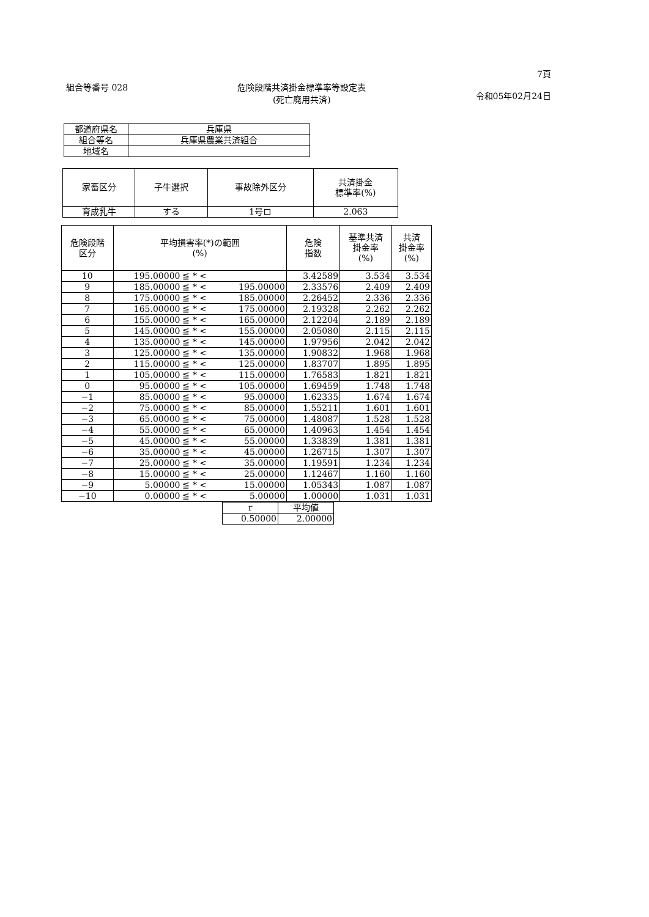組合等番号 028 危険段階共済掛金標準率等設定表
(死亡廃用共済)
7頁
令和05年02月24日
| 都道府県名 | 兵庫県 |
| 組合等名 | 兵庫県農業共済組合 |
| 地域名 | |
| 家畜区分 | 子牛選択 | 事故除外区分 | 共済掛金 標準率(%) |
| --- | --- | --- | --- |
| 育成乳牛 | する | 1号ロ | 2.063 |
| 危険段階 区分 | 平均損害率(*)の範囲 (%) | | | 危険 指数 | 基準共済 掛金率 (%) | 共済 掛金率 (%) |
| --- | --- | --- | --- | --- | --- | --- |
| 10 | 195.00000 | ≦ * < | | 3.42589 | 3.534 | 3.534 |
| 9 | 185.00000 | ≦ * < | 195.00000 | 2.33576 | 2.409 | 2.409 |
| 8 | 175.00000 | ≦ * < | 185.00000 | 2.26452 | 2.336 | 2.336 |
| 7 | 165.00000 | ≦ * < | 175.00000 | 2.19328 | 2.262 | 2.262 |
| 6 | 155.00000 | ≦ * < | 165.00000 | 2.12204 | 2.189 | 2.189 |
| 5 | 145.00000 | ≦ * < | 155.00000 | 2.05080 | 2.115 | 2.115 |
| 4 | 135.00000 | ≦ * < | 145.00000 | 1.97956 | 2.042 | 2.042 |
| 3 | 125.00000 | ≦ * < | 135.00000 | 1.90832 | 1.968 | 1.968 |
| 2 | 115.00000 | ≦ * < | 125.00000 | 1.83707 | 1.895 | 1.895 |
| 1 | 105.00000 | ≦ * < | 115.00000 | 1.76583 | 1.821 | 1.821 |
| 0 | 95.00000 | ≦ * < | 105.00000 | 1.69459 | 1.748 | 1.748 |
| −1 | 85.00000 | ≦ * < | 95.00000 | 1.62335 | 1.674 | 1.674 |
| −2 | 75.00000 | ≦ * < | 85.00000 | 1.55211 | 1.601 | 1.601 |
| −3 | 65.00000 | ≦ * < | 75.00000 | 1.48087 | 1.528 | 1.528 |
| −4 | 55.00000 | ≦ * < | 65.00000 | 1.40963 | 1.454 | 1.454 |
| −5 | 45.00000 | ≦ * < | 55.00000 | 1.33839 | 1.381 | 1.381 |
| −6 | 35.00000 | ≦ * < | 45.00000 | 1.26715 | 1.307 | 1.307 |
| −7 | 25.00000 | ≦ * < | 35.00000 | 1.19591 | 1.234 | 1.234 |
| −8 | 15.00000 | ≦ * < | 25.00000 | 1.12467 | 1.160 | 1.160 |
| −9 | 5.00000 | ≦ * < | 15.00000 | 1.05343 | 1.087 | 1.087 |
| −10 | 0.00000 | ≦ * < | 5.00000 | 1.00000 | 1.031 | 1.031 |
| r | 平均値 |
| 0.50000 | 2.00000 |